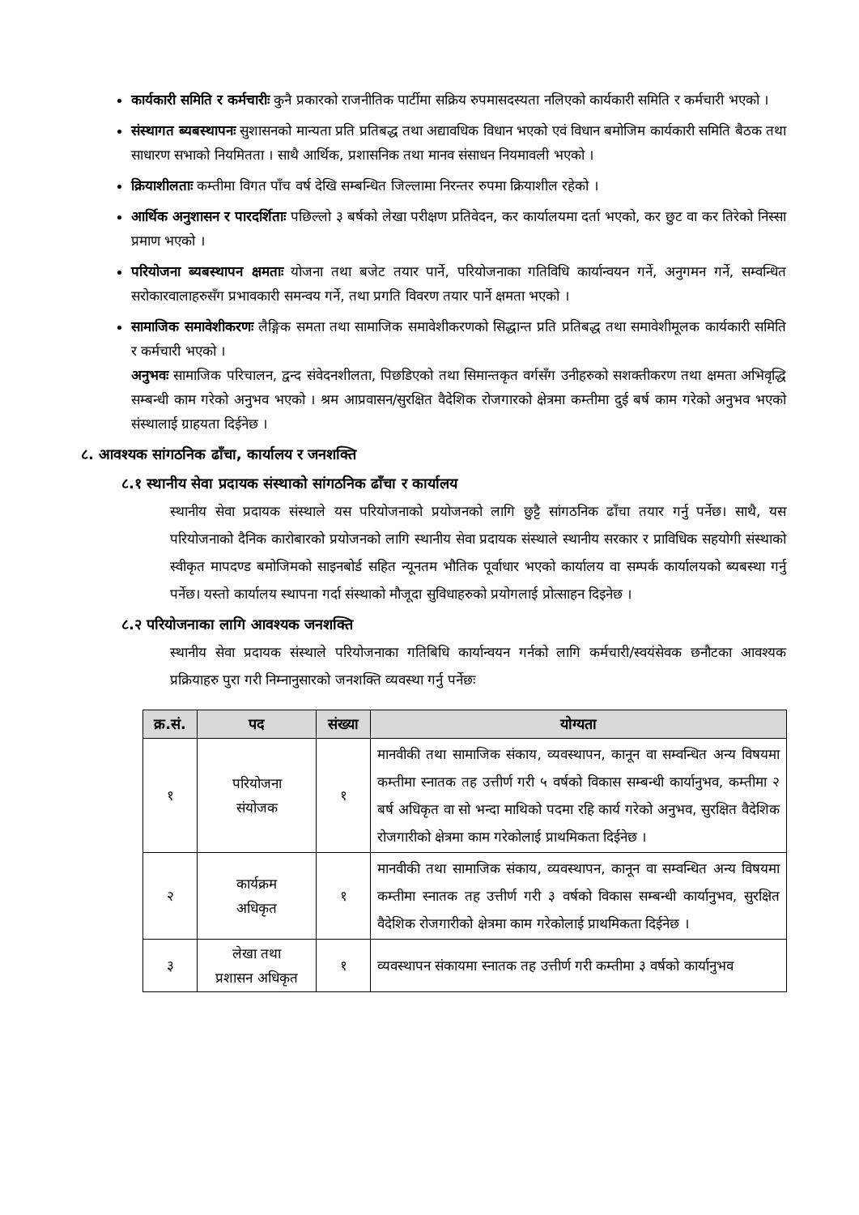कार्यकारी समिति र कर्मचारीः कुनै प्रकारको राजनीतिक पार्टीमा सक्रिय रुपमासदस्यता नलिएको कार्यकारी समिति र कर्मचारी भएको ।
संस्थागत ब्यबस्थापनः सुशासनको मान्यता प्रति प्रतिबद्ध तथा अद्यावधिक विधान भएको एवं विधान बमोजिम कार्यकारी समिति बैठक तथा साधारण सभाको नियमितता । साथै आर्थिक, प्रशासनिक तथा मानव संसाधन नियमावली भएको ।
क्रियाशीलताः कम्तीमा विगत पाँच वर्ष देखि सम्बन्धित जिल्लामा निरन्तर रुपमा क्रियाशील रहेको ।
आर्थिक अनुशासन र पारदर्शिताः पछिल्लो ३ बर्षको लेखा परीक्षण प्रतिवेदन, कर कार्यालयमा दर्ता भएको, कर छुट वा कर तिरेको निस्सा प्रमाण भएको ।
परियोजना ब्यबस्थापन क्षमताः योजना तथा बजेट तयार पार्ने, परियोजनाका गतिविधि कार्यान्वयन गर्ने, अनुगमन गर्ने, सम्वन्धित सरोकारवालाहरुसँग प्रभावकारी समन्वय गर्ने, तथा प्रगति विवरण तयार पार्ने क्षमता भएको ।
सामाजिक समावेशीकरणः लैङ्गिक समता तथा सामाजिक समावेशीकरणको सिद्धान्त प्रति प्रतिबद्ध तथा समावेशीमूलक कार्यकारी समिति र कर्मचारी भएको ।
अनुभवः सामाजिक परिचालन, द्वन्द संवेदनशीलता, पिछडिएको तथा सिमान्तकृत वर्गसँग उनीहरुको सशक्तीकरण तथा क्षमता अभिवृद्धि सम्बन्धी काम गरेको अनुभव भएको । श्रम आप्रवासन/सुरक्षित वैदेशिक रोजगारको क्षेत्रमा कम्तीमा दुई बर्ष काम गरेको अनुभव भएको संस्थालाई ग्राहयता दिईनेछ ।
८. आवश्यक सांगठनिक ढाँचा, कार्यालय र जनशक्ति
८.१ स्थानीय सेवा प्रदायक संस्थाको सांगठनिक ढाँचा र कार्यालय
स्थानीय सेवा प्रदायक संस्थाले यस परियोजनाको प्रयोजनको लागि छुट्टै सांगठनिक ढाँचा तयार गर्नु पर्नेछ। साथै, यस परियोजनाको दैनिक कारोबारको प्रयोजनको लागि स्थानीय सेवा प्रदायक संस्थाले स्थानीय सरकार र प्राविधिक सहयोगी संस्थाको स्वीकृत मापदण्ड बमोजिमको साइनबोर्ड सहित न्यूनतम भौतिक पूर्वाधार भएको कार्यालय वा सम्पर्क कार्यालयको ब्यबस्था गर्नु पर्नेछ। यस्तो कार्यालय स्थापना गर्दा संस्थाको मौजूदा सुविधाहरुको प्रयोगलाई प्रोत्साहन दिइनेछ ।
८.२ परियोजनाका लागि आवश्यक जनशक्ति
स्थानीय सेवा प्रदायक संस्थाले परियोजनाका गतिबिधि कार्यान्वयन गर्नको लागि कर्मचारी/स्वयंसेवक छनौटका आवश्यक प्रक्रियाहरु पुरा गरी निम्नानुसारको जनशक्ति व्यवस्था गर्नु पर्नेछः
| क्र.सं. | पद | संख्या | योग्यता |
| --- | --- | --- | --- |
| १ | परियोजना संयोजक | १ | मानवीकी तथा सामाजिक संकाय, व्यवस्थापन, कानून वा सम्वन्धित अन्य विषयमा कम्तीमा स्नातक तह उत्तीर्ण गरी ५ वर्षको विकास सम्बन्धी कार्यानुभव, कम्तीमा २ बर्ष अधिकृत वा सो भन्दा माथिको पदमा रहि कार्य गरेको अनुभव, सुरक्षित वैदेशिक रोजगारीको क्षेत्रमा काम गरेकोलाई प्राथमिकता दिईनेछ । |
| २ | कार्यक्रम अधिकृत | १ | मानवीकी तथा सामाजिक संकाय, व्यवस्थापन, कानून वा सम्वन्धित अन्य विषयमा कम्तीमा स्नातक तह उत्तीर्ण गरी ३ वर्षको विकास सम्बन्धी कार्यानुभव, सुरक्षित वैदेशिक रोजगारीको क्षेत्रमा काम गरेकोलाई प्राथमिकता दिईनेछ । |
| ३ | लेखा तथा प्रशासन अधिकृत | १ | व्यवस्थापन संकायमा स्नातक तह उत्तीर्ण गरी कम्तीमा ३ वर्षको कार्यानुभव |